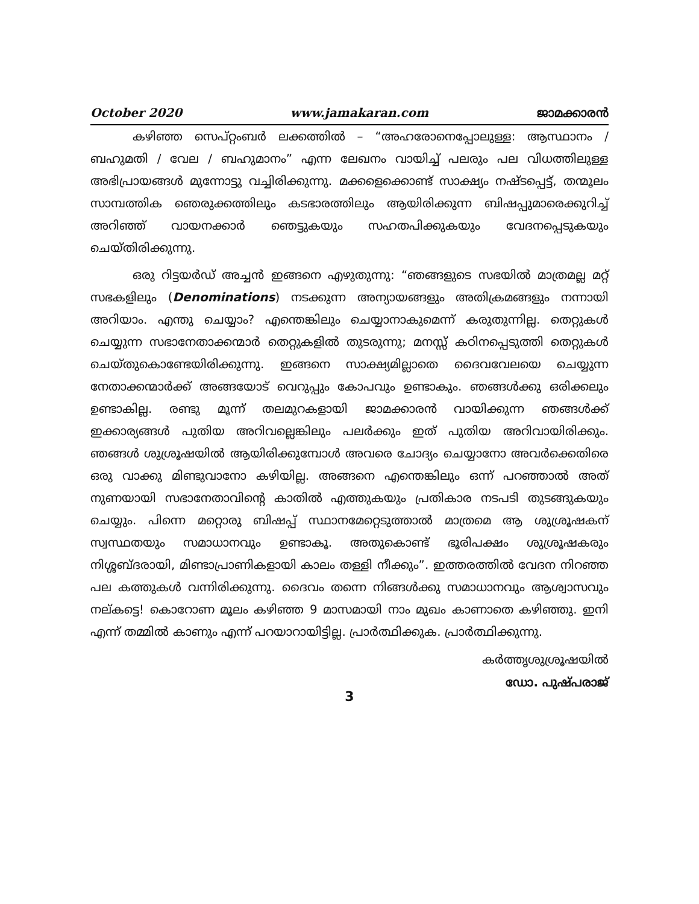October 2020 www.jamakaran.com ജാമക്കാരൻ
കഴിഞ്ഞ സെപ്റ്റംബർ ലക്കത്തിൽ – “അഹരോനെപ്പോലുള്ള: ആസ്ഥാനം / ബഹുമതി / വേല / ബഹുമാനം” എന്ന ലേഖനം വായിച്ച് പലരും പല വിധത്തിലുള്ള അഭിപ്രായങ്ങൾ മുന്നോട്ടു വച്ചിരിക്കുന്നു. മക്കളെക്കൊണ്ട് സാക്ഷ്യം നഷ്ടപ്പെട്ട്, തന്മൂലം സാമ്പത്തിക ഞെരുക്കത്തിലും കടഭാരത്തിലും ആയിരിക്കുന്ന ബിഷപ്പുമാരെക്കുറിച്ച് അറിഞ്ഞ് വായനക്കാർ ഞെട്ടുകയും സഹതപിക്കുകയും വേദനപ്പെടുകയും ചെയ്തിരിക്കുന്നു.
ഒരു റിട്ടയർഡ് അച്ചൻ ഇങ്ങനെ എഴുതുന്നു: “ഞങ്ങളുടെ സഭയിൽ മാത്രമല്ല മറ്റ് സഭകളിലും (Denominations) നടക്കുന്ന അന്യായങ്ങളും അതിക്രമങ്ങളും നന്നായി അറിയാം. എന്തു ചെയ്യാം? എന്തെങ്കിലും ചെയ്യാനാകുമെന്ന് കരുതുന്നില്ല. തെറ്റുകൾ ചെയ്യുന്ന സഭാനേതാക്കന്മാർ തെറ്റുകളിൽ തുടരുന്നു; മനസ്സ് കഠിനപ്പെടുത്തി തെറ്റുകൾ ചെയ്തുകൊണ്ടേയിരിക്കുന്നു. ഇങ്ങനെ സാക്ഷ്യമില്ലാതെ ദൈവവേലയെ ചെയ്യുന്ന നേതാക്കന്മാർക്ക് അങ്ങയോട് വെറുപ്പും കോപവും ഉണ്ടാകും. ഞങ്ങൾക്കു ഒരിക്കലും ഉണ്ടാകില്ല. രണ്ടു മൂന്ന് തലമുറകളായി ജാമക്കാരൻ വായിക്കുന്ന ഞങ്ങൾക്ക് ഇക്കാര്യങ്ങൾ പുതിയ അറിവല്ലെങ്കിലും പലർക്കും ഇത് പുതിയ അറിവായിരിക്കും. ഞങ്ങൾ ശുശ്രൂഷയിൽ ആയിരിക്കുമ്പോൾ അവരെ ചോദ്യം ചെയ്യാനോ അവർക്കെതിരെ ഒരു വാക്കു മിണ്ടുവാനോ കഴിയില്ല. അങ്ങനെ എന്തെങ്കിലും ഒന്ന് പറഞ്ഞാൽ അത് നുണയായി സഭാനേതാവിന്റെ കാതിൽ എത്തുകയും പ്രതികാര നടപടി തുടങ്ങുകയും ചെയ്യും. പിന്നെ മറ്റൊരു ബിഷപ്പ് സ്ഥാനമേറ്റെടുത്താൽ മാത്രമെ ആ ശുശ്രൂഷകന് സ്വസ്ഥതയും സമാധാനവും ഉണ്ടാകൂ. അതുകൊണ്ട് ഭൂരിപക്ഷം ശുശ്രൂഷകരും നിശ്ശബ്ദരായി, മിണ്ടാപ്രാണികളായി കാലം തള്ളി നീക്കും”. ഇത്തരത്തിൽ വേദന നിറഞ്ഞ പല കത്തുകൾ വന്നിരിക്കുന്നു. ദൈവം തന്നെ നിങ്ങൾക്കു സമാധാനവും ആശ്വാസവും നല്കട്ടെ! കൊറോണ മൂലം കഴിഞ്ഞ 9 മാസമായി നാം മുഖം കാണാതെ കഴിഞ്ഞു. ഇനി എന്ന് തമ്മിൽ കാണും എന്ന് പറയാറായിട്ടില്ല. പ്രാർത്ഥിക്കുക. പ്രാർത്ഥിക്കുന്നു.
കർത്തൃശുശ്രൂഷയിൽ
ഡോ. പുഷ്പരാജ്
3